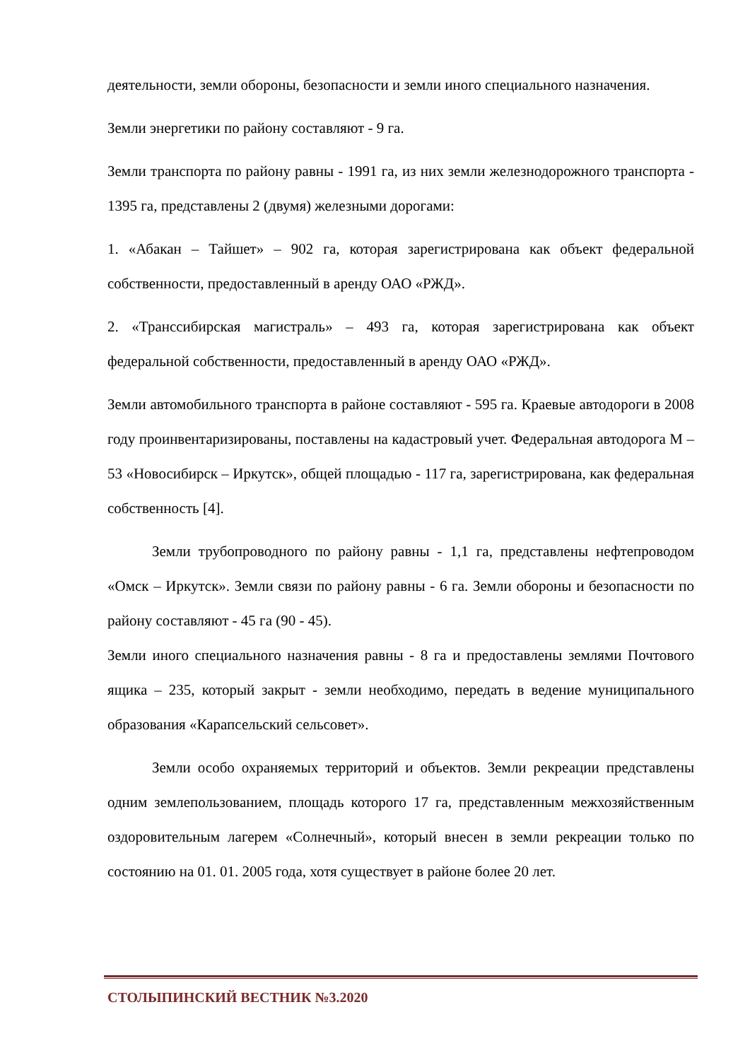деятельности, земли обороны, безопасности и земли иного специального назначения.
Земли энергетики по району составляют - 9 га.
Земли транспорта по району равны - 1991 га, из них земли железнодорожного транспорта - 1395 га, представлены 2 (двумя) железными дорогами:
1. «Абакан – Тайшет» – 902 га, которая зарегистрирована как объект федеральной собственности, предоставленный в аренду ОАО «РЖД».
2. «Транссибирская магистраль» – 493 га, которая зарегистрирована как объект федеральной собственности, предоставленный в аренду ОАО «РЖД».
Земли автомобильного транспорта в районе составляют - 595 га. Краевые автодороги в 2008 году проинвентаризированы, поставлены на кадастровый учет. Федеральная автодорога М – 53 «Новосибирск – Иркутск», общей площадью - 117 га, зарегистрирована, как федеральная собственность [4].
Земли трубопроводного по району равны - 1,1 га, представлены нефтепроводом «Омск – Иркутск». Земли связи по району равны - 6 га. Земли обороны и безопасности по району составляют - 45 га (90 - 45).
Земли иного специального назначения равны - 8 га и предоставлены землями Почтового ящика – 235, который закрыт - земли необходимо, передать в ведение муниципального образования «Карапсельский сельсовет».
Земли особо охраняемых территорий и объектов. Земли рекреации представлены одним землепользованием, площадь которого 17 га, представленным межхозяйственным оздоровительным лагерем «Солнечный», который внесен в земли рекреации только по состоянию на 01. 01. 2005 года, хотя существует в районе более 20 лет.
СТОЛЫПИНСКИЙ ВЕСТНИК №3.2020